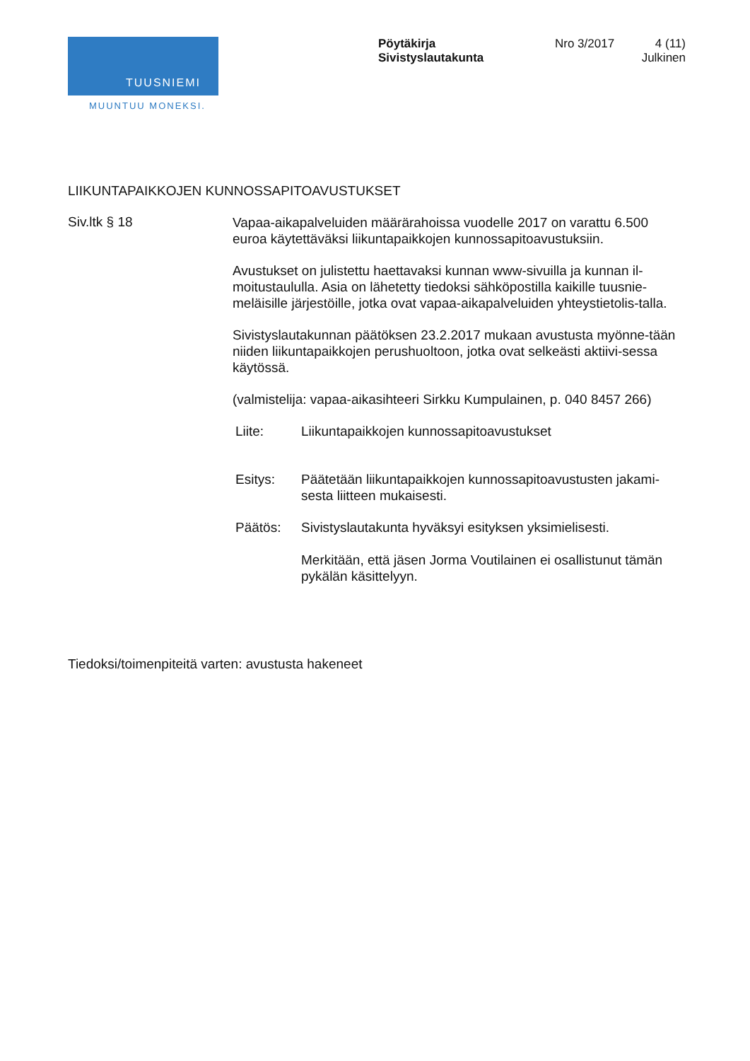TUUSNIEMI
MUUNTUU MONEKSI.
Pöytäkirja
Sivistyslautakunta
Nro 3/2017
4 (11)
Julkinen
LIIKUNTAPAIKKOJEN KUNNOSSAPITOAVUSTUKSET
Siv.ltk § 18
Vapaa-aikapalveluiden määrärahoissa vuodelle 2017 on varattu 6.500 euroa käytettäväksi liikuntapaikkojen kunnossapitoavustuksiin.
Avustukset on julistettu haettavaksi kunnan www-sivuilla ja kunnan il-moitustaululla. Asia on lähetetty tiedoksi sähköpostilla kaikille tuusnie-meläisille järjestöille, jotka ovat vapaa-aikapalveluiden yhteystietolis-talla.
Sivistyslautakunnan päätöksen 23.2.2017 mukaan avustusta myönne-tään niiden liikuntapaikkojen perushuoltoon, jotka ovat selkeästi aktiivi-sessa käytössä.
(valmistelija: vapaa-aikasihteeri Sirkku Kumpulainen, p. 040 8457 266)
Liite: Liikuntapaikkojen kunnossapitoavustukset
Esitys: Päätetään liikuntapaikkojen kunnossapitoavustusten jakami-sesta liitteen mukaisesti.
Päätös: Sivistyslautakunta hyväksyi esityksen yksimielisesti.
Merkitään, että jäsen Jorma Voutilainen ei osallistunut tämän pykälän käsittelyyn.
Tiedoksi/toimenpiteitä varten: avustusta hakeneet